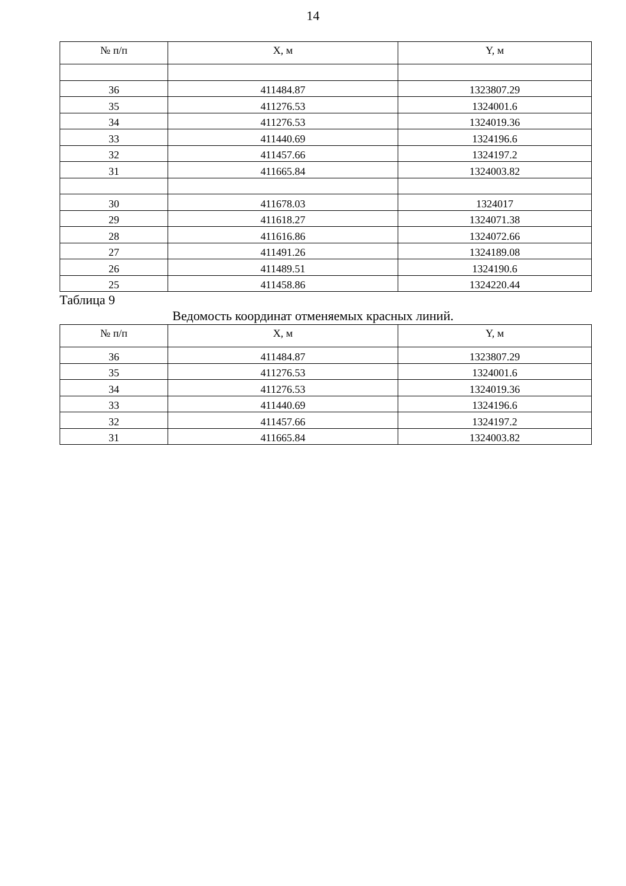14
| № п/п | X, м | Y, м |
| --- | --- | --- |
| 36 | 411484.87 | 1323807.29 |
| 35 | 411276.53 | 1324001.6 |
| 34 | 411276.53 | 1324019.36 |
| 33 | 411440.69 | 1324196.6 |
| 32 | 411457.66 | 1324197.2 |
| 31 | 411665.84 | 1324003.82 |
| 30 | 411678.03 | 1324017 |
| 29 | 411618.27 | 1324071.38 |
| 28 | 411616.86 | 1324072.66 |
| 27 | 411491.26 | 1324189.08 |
| 26 | 411489.51 | 1324190.6 |
| 25 | 411458.86 | 1324220.44 |
Таблица 9
Ведомость координат отменяемых красных линий.
| № п/п | X, м | Y, м |
| --- | --- | --- |
| 36 | 411484.87 | 1323807.29 |
| 35 | 411276.53 | 1324001.6 |
| 34 | 411276.53 | 1324019.36 |
| 33 | 411440.69 | 1324196.6 |
| 32 | 411457.66 | 1324197.2 |
| 31 | 411665.84 | 1324003.82 |